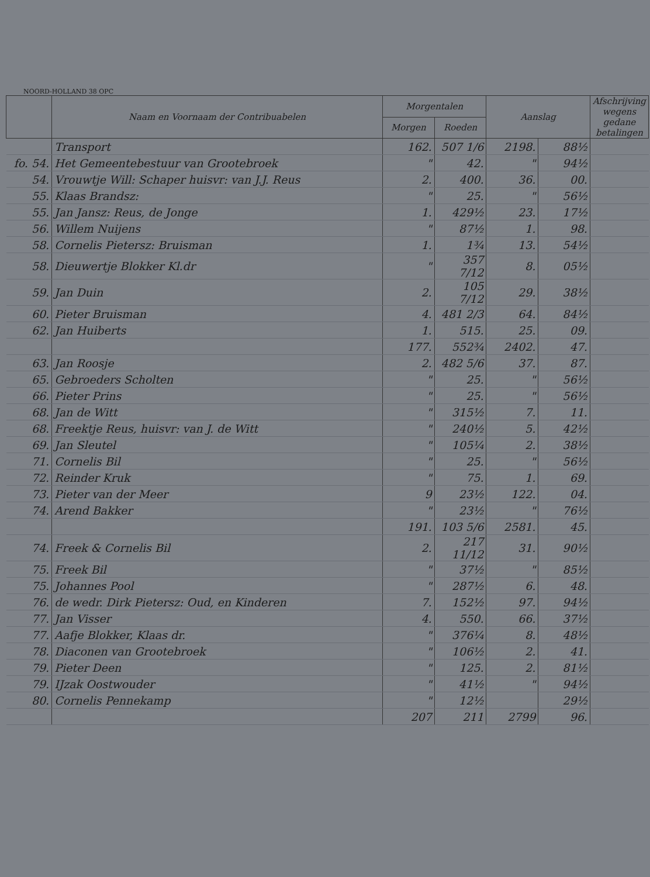NOORD-HOLLAND 38 OPC
| | Naam en Voornaam der Contribuabelen | Morgentalen | | Aanslag | | Afschrijving wegens gedane betalingen |
| --- | --- | --- | --- | --- | --- | --- |
| | | Morgen | Roeden | | | |
| | Transport | 162. | 507 1/6 | 2198. | 88½ | |
| fo. 54. | Het Gemeentebestuur van Grootebroek | " | 42. | " | 94½ | |
| 54. | Vrouwtje Will: Schaper huisvr: van J.J. Reus | 2. | 400. | 36. | 00. | |
| 55. | Klaas Brandsz: | " | 25. | " | 56½ | |
| 55. | Jan Jansz: Reus, de Jonge | 1. | 429½ | 23. | 17½ | |
| 56. | Willem Nuijens | " | 87½ | 1. | 98. | |
| 58. | Cornelis Pietersz: Bruisman | 1. | 1¾ | 13. | 54½ | |
| 58. | Dieuwertje Blokker Kl.dr | " | 357 7/12 | 8. | 05½ | |
| 59. | Jan Duin | 2. | 105 7/12 | 29. | 38½ | |
| 60. | Pieter Bruisman | 4. | 481 2/3 | 64. | 84½ | |
| 62. | Jan Huiberts | 1. | 515. | 25. | 09. | |
| | | 177. | 552¾ | 2402. | 47. | |
| 63. | Jan Roosje | 2. | 482 5/6 | 37. | 87. | |
| 65. | Gebroeders Scholten | " | 25. | " | 56½ | |
| 66. | Pieter Prins | " | 25. | " | 56½ | |
| 68. | Jan de Witt | " | 315½ | 7. | 11. | |
| 68. | Freektje Reus, huisvr: van J. de Witt | " | 240½ | 5. | 42½ | |
| 69. | Jan Sleutel | " | 105¼ | 2. | 38½ | |
| 71. | Cornelis Bil | " | 25. | " | 56½ | |
| 72. | Reinder Kruk | " | 75. | 1. | 69. | |
| 73. | Pieter van der Meer | 9 | 23½ | 122. | 04. | |
| 74. | Arend Bakker | " | 23½ | " | 76½ | |
| | | 191. | 103 5/6 | 2581. | 45. | |
| 74. | Freek & Cornelis Bil | 2. | 217 11/12 | 31. | 90½ | |
| 75. | Freek Bil | " | 37½ | " | 85½ | |
| 75. | Johannes Pool | " | 287½ | 6. | 48. | |
| 76. | de wedr. Dirk Pietersz: Oud, en Kinderen | 7. | 152½ | 97. | 94½ | |
| 77. | Jan Visser | 4. | 550. | 66. | 37½ | |
| 77. | Aafje Blokker, Klaas dr. | " | 376¼ | 8. | 48½ | |
| 78. | Diaconen van Grootebroek | " | 106½ | 2. | 41. | |
| 79. | Pieter Deen | " | 125. | 2. | 81½ | |
| 79. | IJzak Oostwouder | " | 41½ | " | 94½ | |
| 80. | Cornelis Pennekamp | " | 12½ | | 29½ | |
| | | 207 | 211 | 2799 | 96. | |